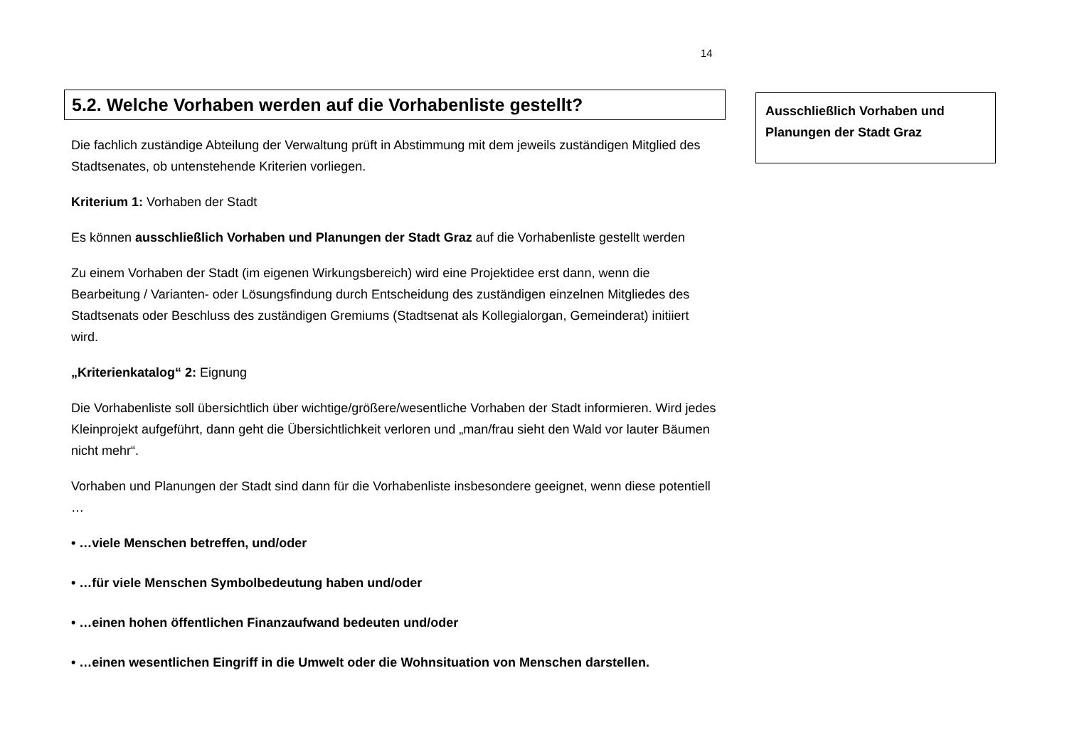14
5.2. Welche Vorhaben werden auf die Vorhabenliste gestellt?
Die fachlich zuständige Abteilung der Verwaltung prüft in Abstimmung mit dem jeweils zuständigen Mitglied des Stadtsenates, ob untenstehende Kriterien vorliegen.
Kriterium 1: Vorhaben der Stadt
Es können ausschließlich Vorhaben und Planungen der Stadt Graz auf die Vorhabenliste gestellt werden
Zu einem Vorhaben der Stadt (im eigenen Wirkungsbereich) wird eine Projektidee erst dann, wenn die Bearbeitung / Varianten- oder Lösungsfindung durch Entscheidung des zuständigen einzelnen Mitgliedes des Stadtsenats oder Beschluss des zuständigen Gremiums (Stadtsenat als Kollegialorgan, Gemeinderat) initiiert wird.
„Kriterienkatalog“ 2: Eignung
Die Vorhabenliste soll übersichtlich über wichtige/größere/wesentliche Vorhaben der Stadt informieren. Wird jedes Kleinprojekt aufgeführt, dann geht die Übersichtlichkeit verloren und „man/frau sieht den Wald vor lauter Bäumen nicht mehr“.
Vorhaben und Planungen der Stadt sind dann für die Vorhabenliste insbesondere geeignet, wenn diese potentiell …
• …viele Menschen betreffen, und/oder
• …für viele Menschen Symbolbedeutung haben und/oder
• …einen hohen öffentlichen Finanzaufwand bedeuten und/oder
• …einen wesentlichen Eingriff in die Umwelt oder die Wohnsituation von Menschen darstellen.
Ausschließlich Vorhaben und Planungen der Stadt Graz